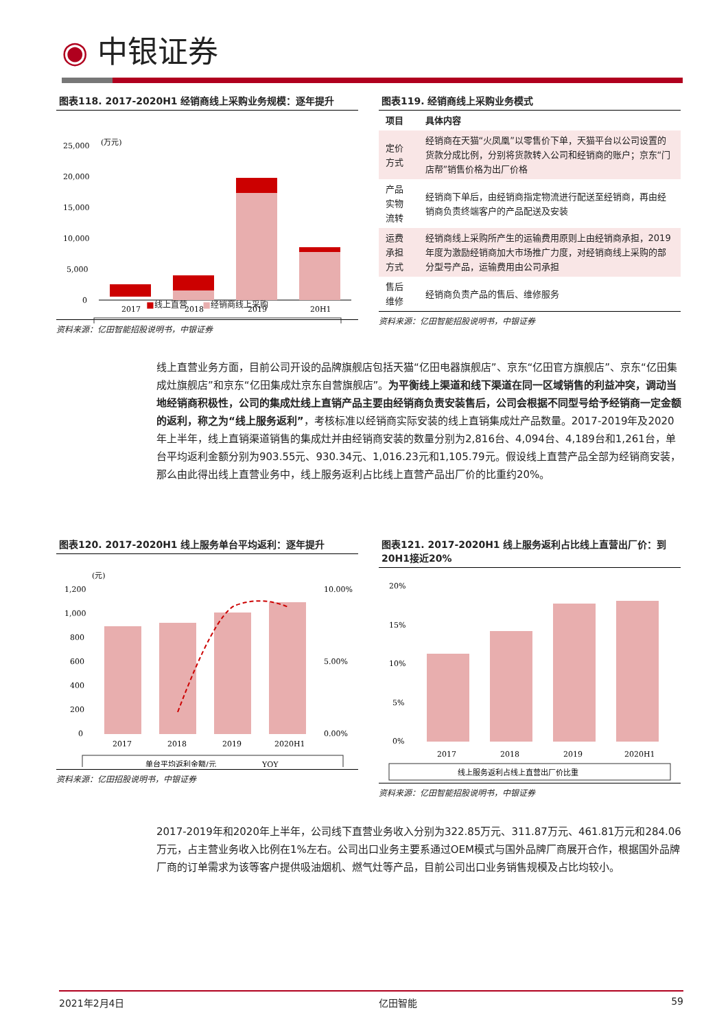◉ 中银证券
图表118. 2017-2020H1 经销商线上采购业务规模：逐年提升
(万元)
25,000
20,000
15,000
10,000
5,000
0
2017
2018
2019
20H1
■线上直营 ■经销商线上采购
资料来源：亿田智能招股说明书，中银证券
图表119. 经销商线上采购业务模式
| 项目 | 具体内容 |
| --- | --- |
| 定价方式 | 经销商在天猫“火凤凰”以零售价下单，天猫平台以公司设置的货款分成比例，分别将货款转入公司和经销商的账户；京东“门店帮”销售价格为出厂价格 |
| 产品实物流转 | 经销商下单后，由经销商指定物流进行配送至经销商，再由经销商负责终端客户的产品配送及安装 |
| 运费承担方式 | 经销商线上采购所产生的运输费用原则上由经销商承担，2019年度为激励经销商加大市场推广力度，对经销商线上采购的部分型号产品，运输费用由公司承担 |
| 售后维修 | 经销商负责产品的售后、维修服务 |
资料来源：亿田智能招股说明书，中银证券
线上直营业务方面，目前公司开设的品牌旗舰店包括天猫“亿田电器旗舰店”、京东“亿田官方旗舰店”、京东“亿田集成灶旗舰店”和京东“亿田集成灶京东自营旗舰店”。为平衡线上渠道和线下渠道在同一区域销售的利益冲突，调动当地经销商积极性，公司的集成灶线上直销产品主要由经销商负责安装售后，公司会根据不同型号给予经销商一定金额的返利，称之为“线上服务返利”，考核标准以经销商实际安装的线上直销集成灶产品数量。2017-2019年及2020年上半年，线上直销渠道销售的集成灶并由经销商安装的数量分别为2,816台、4,094台、4,189台和1,261台，单台平均返利金额分别为903.55元、930.34元、1,016.23元和1,105.79元。假设线上直营产品全部为经销商安装，那么由此得出线上直营业务中，线上服务返利占比线上直营产品出厂价的比重约20%。
图表120. 2017-2020H1 线上服务单台平均返利：逐年提升
(元)
1,200
1,000
800
600
400
200
0
10.00%
5.00%
0.00%
2017
2018
2019
2020H1
单台平均返利金额/元
YOY
资料来源：亿田招股说明书，中银证券
图表121. 2017-2020H1 线上服务返利占比线上直营出厂价：到20H1接近20%
20%
15%
10%
5%
0%
2017
2018
2019
2020H1
线上服务返利占线上直营出厂价比重
资料来源：亿田智能招股说明书，中银证券
2017-2019年和2020年上半年，公司线下直营业务收入分别为322.85万元、311.87万元、461.81万元和284.06万元，占主营业务收入比例在1%左右。公司出口业务主要系通过OEM模式与国外品牌厂商展开合作，根据国外品牌厂商的订单需求为该等客户提供吸油烟机、燃气灶等产品，目前公司出口业务销售规模及占比均较小。
2021年2月4日 亿田智能 59